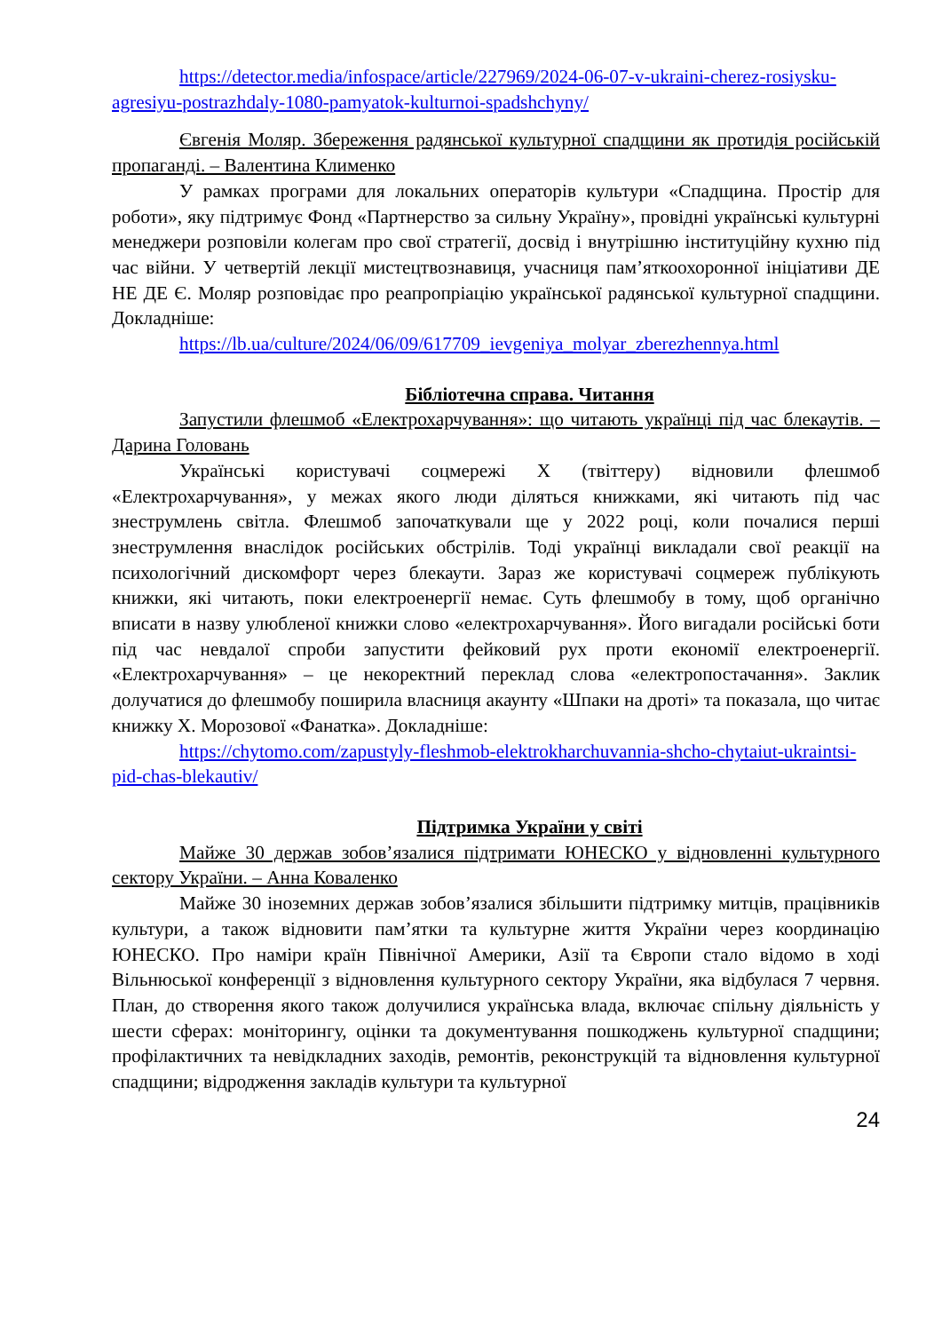https://detector.media/infospace/article/227969/2024-06-07-v-ukraini-cherez-rosiysku-agresiyu-postrazhdaly-1080-pamyatok-kulturnoi-spadshchyny/
Євгенія Моляр. Збереження радянської культурної спадщини як протидія російській пропаганді. – Валентина Клименко
У рамках програми для локальних операторів культури «Спадщина. Простір для роботи», яку підтримує Фонд «Партнерство за сильну Україну», провідні українські культурні менеджери розповіли колегам про свої стратегії, досвід і внутрішню інституційну кухню під час війни. У четвертій лекції мистецтвознавиця, учасниця пам’яткоохоронної ініціативи ДЕ НЕ ДЕ Є. Моляр розповідає про реапропріацію української радянської культурної спадщини. Докладніше:
https://lb.ua/culture/2024/06/09/617709_ievgeniya_molyar_zberezhennya.html
Бібліотечна справа. Читання
Запустили флешмоб «Електрохарчування»: що читають українці під час блекаутів. – Дарина Головань
Українські користувачі соцмережі X (твіттеру) відновили флешмоб «Електрохарчування», у межах якого люди діляться книжками, які читають під час знеструмлень світла. Флешмоб започаткували ще у 2022 році, коли почалися перші знеструмлення внаслідок російських обстрілів. Тоді українці викладали свої реакції на психологічний дискомфорт через блекаути. Зараз же користувачі соцмереж публікують книжки, які читають, поки електроенергії немає. Суть флешмобу в тому, щоб органічно вписати в назву улюбленої книжки слово «електрохарчування». Його вигадали російські боти під час невдалої спроби запустити фейковий рух проти економії електроенергії. «Електрохарчування» – це некоректний переклад слова «електропостачання». Заклик долучатися до флешмобу поширила власниця акаунту «Шпаки на дроті» та показала, що читає книжку Х. Морозової «Фанатка». Докладніше:
https://chytomo.com/zapustyly-fleshmob-elektrokharchuvannia-shcho-chytaiut-ukraintsi-pid-chas-blekautiv/
Підтримка України у світі
Майже 30 держав зобов’язалися підтримати ЮНЕСКО у відновленні культурного сектору України. – Анна Коваленко
Майже 30 іноземних держав зобов’язалися збільшити підтримку митців, працівників культури, а також відновити пам’ятки та культурне життя України через координацію ЮНЕСКО. Про наміри країн Північної Америки, Азії та Європи стало відомо в ході Вільнюської конференції з відновлення культурного сектору України, яка відбулася 7 червня. План, до створення якого також долучилися українська влада, включає спільну діяльність у шести сферах: моніторингу, оцінки та документування пошкоджень культурної спадщини; профілактичних та невідкладних заходів, ремонтів, реконструкцій та відновлення культурної спадщини; відродження закладів культури та культурної
24